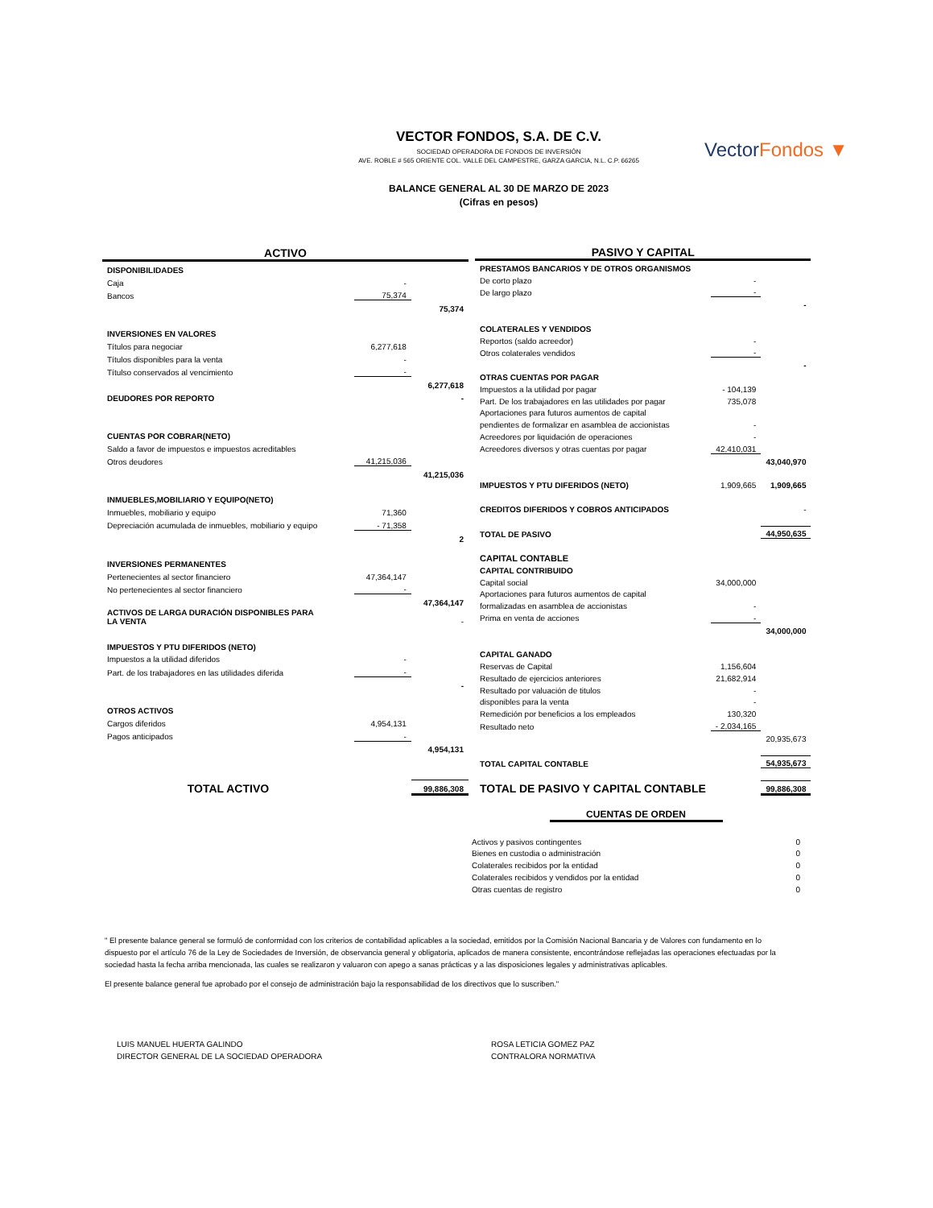VectorFondos ▼
VECTOR FONDOS, S.A. DE C.V.
SOCIEDAD OPERADORA DE FONDOS DE INVERSIÓN
AVE. ROBLE # 565 ORIENTE COL. VALLE DEL CAMPESTRE, GARZA GARCIA, N.L. C.P. 66265
BALANCE GENERAL AL 30 DE MARZO DE 2023
(Cifras en pesos)
| ACTIVO | | |
| DISPONIBILIDADES | | |
| Caja | - | |
| Bancos | 75,374 | |
| | | 75,374 |
| INVERSIONES EN VALORES | | |
| Títulos para negociar | 6,277,618 | |
| Títulos disponibles para la venta | - | |
| Títulso conservados al vencimiento | - | |
| | | 6,277,618 |
| DEUDORES POR REPORTO | | - |
| CUENTAS POR COBRAR(NETO) | | |
| Saldo a favor de impuestos e impuestos acreditables | | |
| Otros deudores | 41,215,036 | |
| | | 41,215,036 |
| INMUEBLES,MOBILIARIO Y EQUIPO(NETO) | | |
| Inmuebles, mobiliario y equipo | 71,360 | |
| Depreciación acumulada de inmuebles, mobiliario y equipo | - 71,358 | |
| | | 2 |
| INVERSIONES PERMANENTES | | |
| Pertenecientes al sector financiero | 47,364,147 | |
| No pertenecientes al sector financiero | - | |
| | | 47,364,147 |
| ACTIVOS DE LARGA DURACIÓN DISPONIBLES PARA LA VENTA | | - |
| IMPUESTOS Y PTU DIFERIDOS (NETO) | | |
| Impuestos a la utilidad diferidos | - | |
| Part. de los trabajadores en las utilidades diferida | - | |
| | | - |
| OTROS ACTIVOS | | |
| Cargos diferidos | 4,954,131 | |
| Pagos anticipados | - | |
| | | 4,954,131 |
| TOTAL ACTIVO | | 99,886,308 |
| PASIVO Y CAPITAL | | |
| PRESTAMOS BANCARIOS Y DE OTROS ORGANISMOS | | |
| De corto plazo | - | |
| De largo plazo | - | |
| | | - |
| COLATERALES Y VENDIDOS | | |
| Reportos (saldo acreedor) | - | |
| Otros colaterales vendidos | - | |
| | | - |
| OTRAS CUENTAS POR PAGAR | | |
| Impuestos a la utilidad por pagar | - 104,139 | |
| Part. De los trabajadores en las utilidades por pagar | 735,078 | |
| Aportaciones para futuros aumentos de capital | | |
| pendientes de formalizar en asamblea de accionistas | - | |
| Acreedores por liquidación de operaciones | - | |
| Acreedores diversos y otras cuentas por pagar | 42,410,031 | |
| | | 43,040,970 |
| IMPUESTOS Y PTU DIFERIDOS (NETO) | 1,909,665 | 1,909,665 |
| CREDITOS DIFERIDOS Y COBROS ANTICIPADOS | | - |
| TOTAL DE PASIVO | | 44,950,635 |
| CAPITAL CONTABLE | | |
| CAPITAL CONTRIBUIDO | | |
| Capital social | 34,000,000 | |
| Aportaciones para futuros aumentos de capital | | |
| formalizadas en asamblea de accionistas | - | |
| Prima en venta de acciones | - | |
| | | 34,000,000 |
| CAPITAL GANADO | | |
| Reservas de Capital | 1,156,604 | |
| Resultado de ejercicios anteriores | 21,682,914 | |
| Resultado por valuación de titulos | - | |
| disponibles para la venta | - | |
| Remedición por beneficios a los empleados | 130,320 | |
| Resultado neto | - 2,034,165 | |
| | | 20,935,673 |
| TOTAL CAPITAL CONTABLE | | 54,935,673 |
| TOTAL DE PASIVO Y CAPITAL CONTABLE | | 99,886,308 |
| CUENTAS DE ORDEN | |
| Activos y pasivos contingentes | 0 |
| Bienes en custodia o administración | 0 |
| Colaterales recibidos por la entidad | 0 |
| Colaterales recibidos y vendidos por la entidad | 0 |
| Otras cuentas de registro | 0 |
" El presente balance general se formuló de conformidad con los criterios de contabilidad aplicables a la sociedad, emitidos por la Comisión Nacional Bancaria y de Valores con fundamento en lo dispuesto por el artículo 76 de la Ley de Sociedades de Inversión, de observancia general y obligatoria, aplicados de manera consistente, encontrándose reflejadas las operaciones efectuadas por la sociedad hasta la fecha arriba mencionada, las cuales se realizaron y valuaron con apego a sanas prácticas y a las disposiciones legales y administrativas aplicables.
El presente balance general fue aprobado por el consejo de administración bajo la responsabilidad de los directivos que lo suscriben."
LUIS MANUEL HUERTA GALINDO
DIRECTOR GENERAL DE LA SOCIEDAD OPERADORA
ROSA LETICIA GOMEZ PAZ
CONTRALORA NORMATIVA